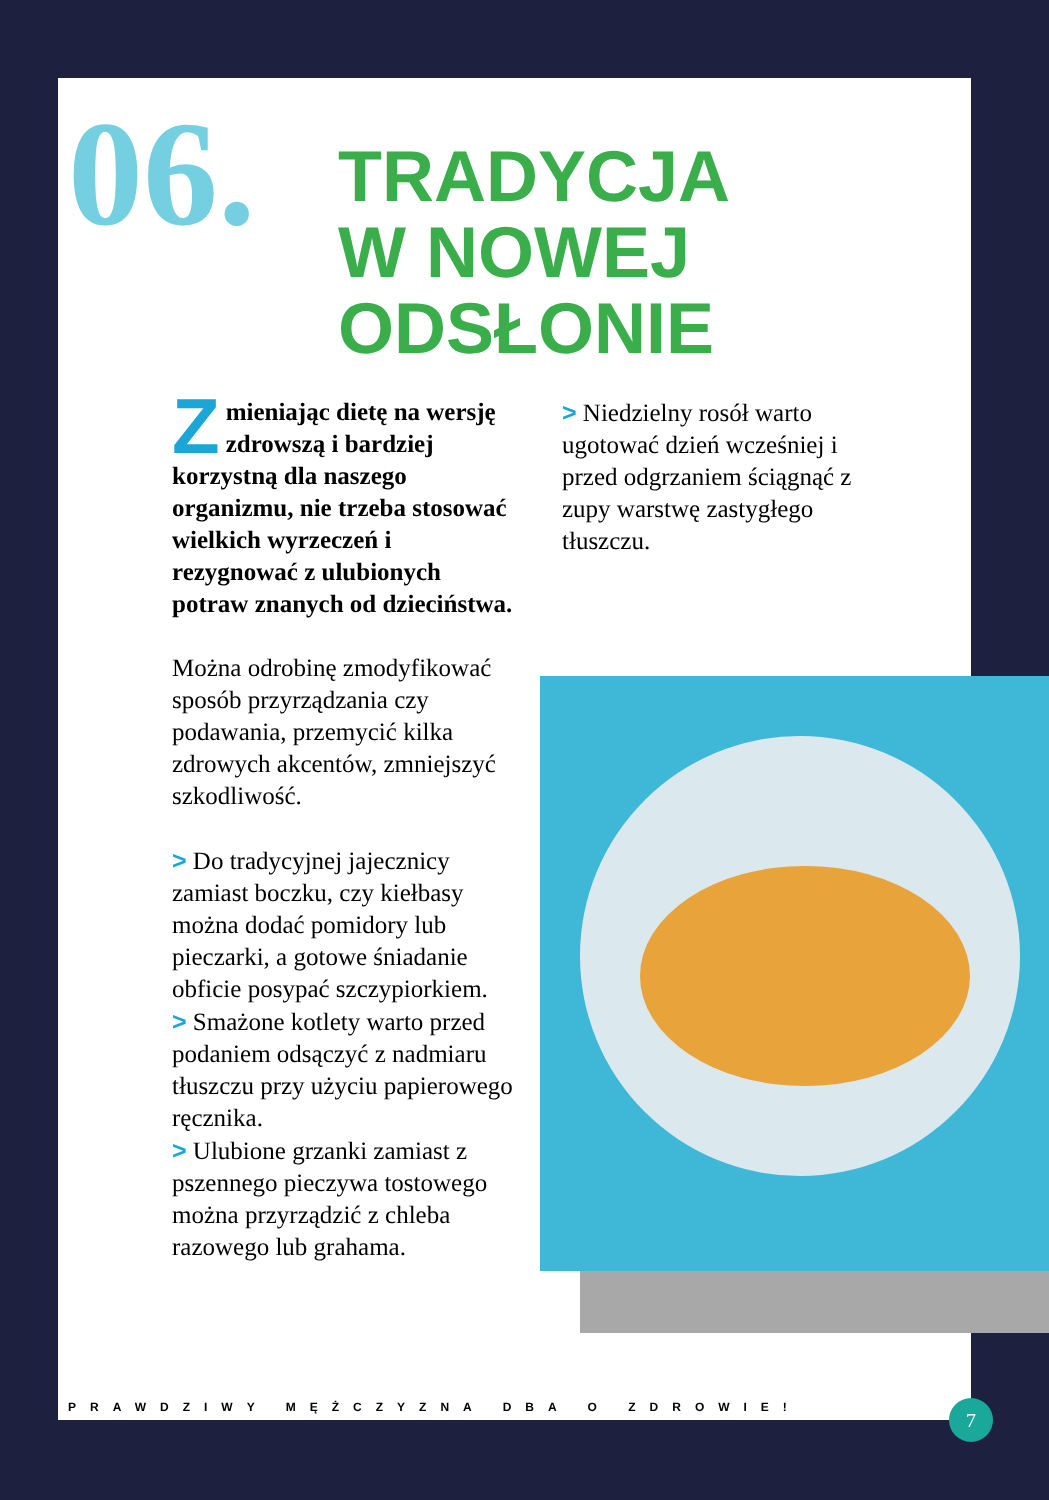06.
TRADYCJA
W NOWEJ
ODSŁONIE
Zmieniając dietę na wersję zdrowszą i bardziej korzystną dla naszego organizmu, nie trzeba stosować wielkich wyrzeczeń i rezygnować z ulubionych potraw znanych od dzieciństwa.
Można odrobinę zmodyfikować sposób przyrządzania czy podawania, przemycić kilka zdrowych akcentów, zmniejszyć szkodliwość.
> Do tradycyjnej jajecznicy zamiast boczku, czy kiełbasy można dodać pomidory lub pieczarki, a gotowe śniadanie obficie posypać szczypiorkiem.
> Smażone kotlety warto przed podaniem odsączyć z nadmiaru tłuszczu przy użyciu papierowego ręcznika.
> Ulubione grzanki zamiast z pszennego pieczywa tostowego można przyrządzić z chleba razowego lub grahama.
> Niedzielny rosół warto ugotować dzień wcześniej i przed odgrzaniem ściągnąć z zupy warstwę zastygłego tłuszczu.
PRAWDZIWY MĘŻCZYZNA DBA O ZDROWIE!
7